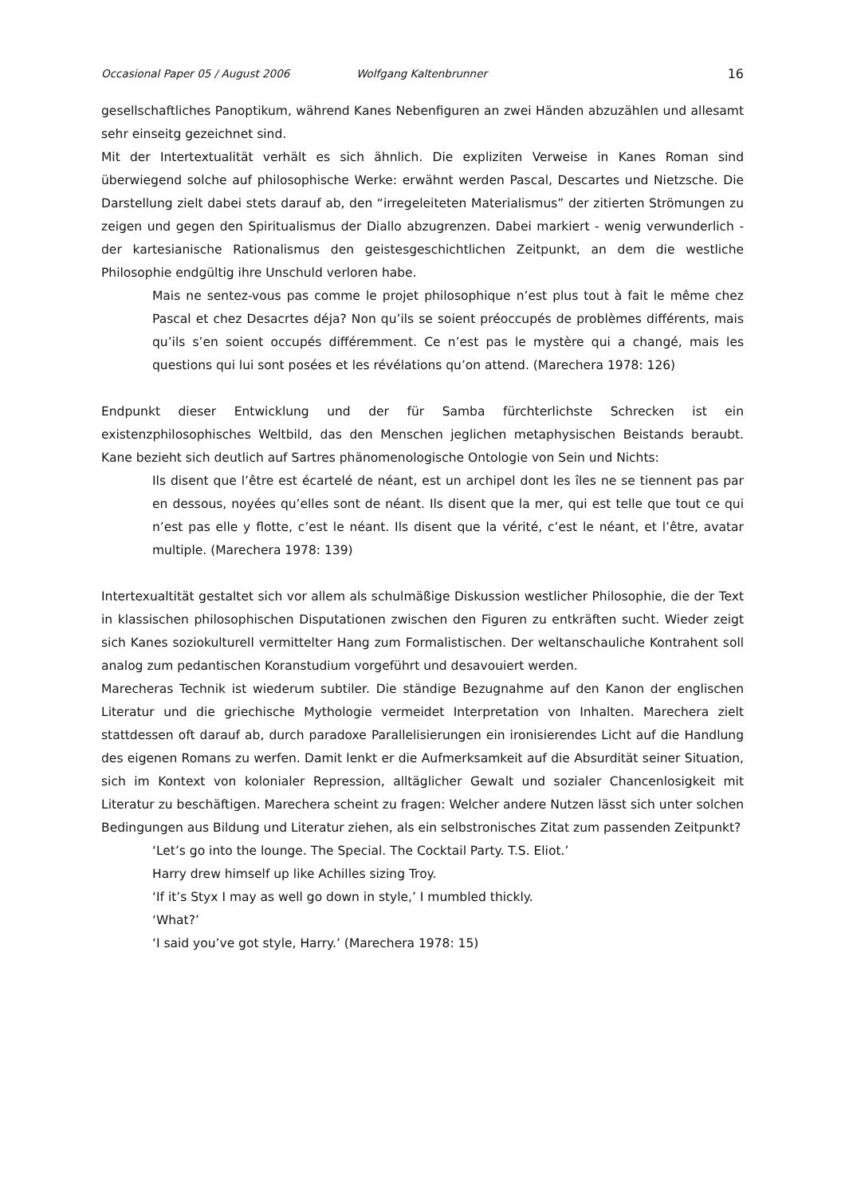Occasional Paper 05 / August 2006 Wolfgang Kaltenbrunner 16
gesellschaftliches Panoptikum, während Kanes Nebenfiguren an zwei Händen abzuzählen und allesamt sehr einseitg gezeichnet sind.
Mit der Intertextualität verhält es sich ähnlich. Die expliziten Verweise in Kanes Roman sind überwiegend solche auf philosophische Werke: erwähnt werden Pascal, Descartes und Nietzsche. Die Darstellung zielt dabei stets darauf ab, den “irregeleiteten Materialismus” der zitierten Strömungen zu zeigen und gegen den Spiritualismus der Diallo abzugrenzen. Dabei markiert - wenig verwunderlich - der kartesianische Rationalismus den geistesgeschichtlichen Zeitpunkt, an dem die westliche Philosophie endgültig ihre Unschuld verloren habe.
Mais ne sentez-vous pas comme le projet philosophique n’est plus tout à fait le même chez Pascal et chez Desacrtes déja? Non qu’ils se soient préoccupés de problèmes différents, mais qu’ils s’en soient occupés différemment. Ce n’est pas le mystère qui a changé, mais les questions qui lui sont posées et les révélations qu’on attend. (Marechera 1978: 126)
Endpunkt dieser Entwicklung und der für Samba fürchterlichste Schrecken ist ein existenzphilosophisches Weltbild, das den Menschen jeglichen metaphysischen Beistands beraubt. Kane bezieht sich deutlich auf Sartres phänomenologische Ontologie von Sein und Nichts:
Ils disent que l’être est écartelé de néant, est un archipel dont les îles ne se tiennent pas par en dessous, noyées qu’elles sont de néant. Ils disent que la mer, qui est telle que tout ce qui n’est pas elle y flotte, c’est le néant. Ils disent que la vérité, c’est le néant, et l’être, avatar multiple. (Marechera 1978: 139)
Intertexualtität gestaltet sich vor allem als schulmäßige Diskussion westlicher Philosophie, die der Text in klassischen philosophischen Disputationen zwischen den Figuren zu entkräften sucht. Wieder zeigt sich Kanes soziokulturell vermittelter Hang zum Formalistischen. Der weltanschauliche Kontrahent soll analog zum pedantischen Koranstudium vorgeführt und desavouiert werden.
Marecheras Technik ist wiederum subtiler. Die ständige Bezugnahme auf den Kanon der englischen Literatur und die griechische Mythologie vermeidet Interpretation von Inhalten. Marechera zielt stattdessen oft darauf ab, durch paradoxe Parallelisierungen ein ironisierendes Licht auf die Handlung des eigenen Romans zu werfen. Damit lenkt er die Aufmerksamkeit auf die Absurdität seiner Situation, sich im Kontext von kolonialer Repression, alltäglicher Gewalt und sozialer Chancenlosigkeit mit Literatur zu beschäftigen. Marechera scheint zu fragen: Welcher andere Nutzen lässt sich unter solchen Bedingungen aus Bildung und Literatur ziehen, als ein selbstronisches Zitat zum passenden Zeitpunkt?
‘Let’s go into the lounge. The Special. The Cocktail Party. T.S. Eliot.’
Harry drew himself up like Achilles sizing Troy.
‘If it’s Styx I may as well go down in style,’ I mumbled thickly.
‘What?’
‘I said you’ve got style, Harry.’ (Marechera 1978: 15)